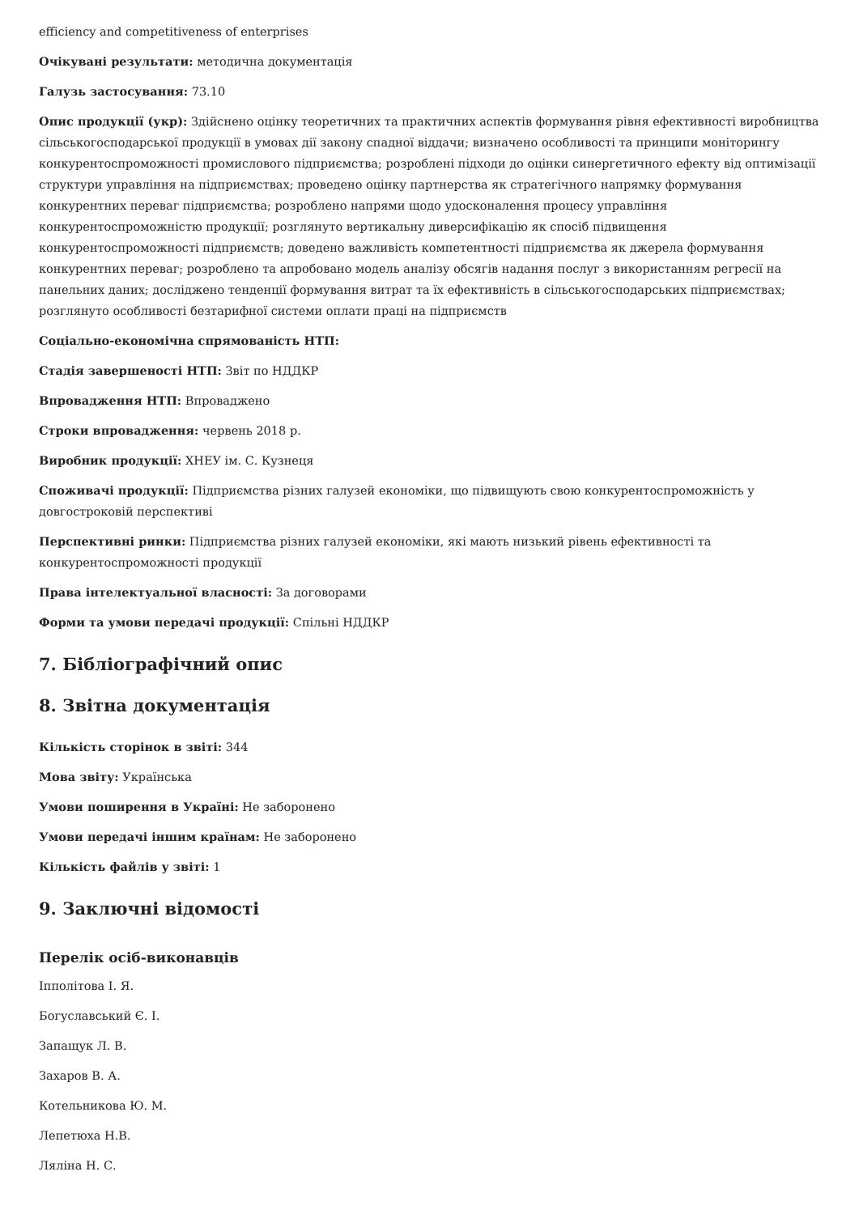efficiency and competitiveness of enterprises
Очікувані результати: методична документація
Галузь застосування: 73.10
Опис продукції (укр): Здійснено оцінку теоретичних та практичних аспектів формування рівня ефективності виробництва сільськогосподарської продукції в умовах дії закону спадної віддачи; визначено особливості та принципи моніторингу конкурентоспроможності промислового підприємства; розроблені підходи до оцінки синергетичного ефекту від оптимізації структури управління на підприємствах; проведено оцінку партнерства як стратегічного напрямку формування конкурентних переваг підприємства; розроблено напрями щодо удосконалення процесу управління конкурентоспроможністю продукції; розглянуто вертикальну диверсифікацію як спосіб підвищення конкурентоспроможності підприємств; доведено важливість компетентності підприємства як джерела формування конкурентних переваг; розроблено та апробовано модель аналізу обсягів надання послуг з використанням регресії на панельних даних; досліджено тенденції формування витрат та їх ефективність в сільськогосподарських підприємствах; розглянуто особливості безтарифної системи оплати праці на підприємств
Соціально-економічна спрямованість НТП:
Стадія завершеності НТП: Звіт по НДДКР
Впровадження НТП: Впроваджено
Строки впровадження: червень 2018 р.
Виробник продукції: ХНЕУ ім. С. Кузнеця
Споживачі продукції: Підприємства різних галузей економіки, що підвищують свою конкурентоспроможність у довгостроковій перспективі
Перспективні ринки: Підприємства різних галузей економіки, які мають низький рівень ефективності та конкурентоспроможності продукції
Права інтелектуальної власності: За договорами
Форми та умови передачі продукції: Спільні НДДКР
7. Бібліографічний опис
8. Звітна документація
Кількість сторінок в звіті: 344
Мова звіту: Українська
Умови поширення в Україні: Не заборонено
Умови передачі іншим країнам: Не заборонено
Кількість файлів у звіті: 1
9. Заключні відомості
Перелік осіб-виконавців
Іпполітова І. Я.
Богуславський Є. І.
Запащук Л. В.
Захаров В. А.
Котельникова Ю. М.
Лепетюха Н.В.
Ляліна Н. С.